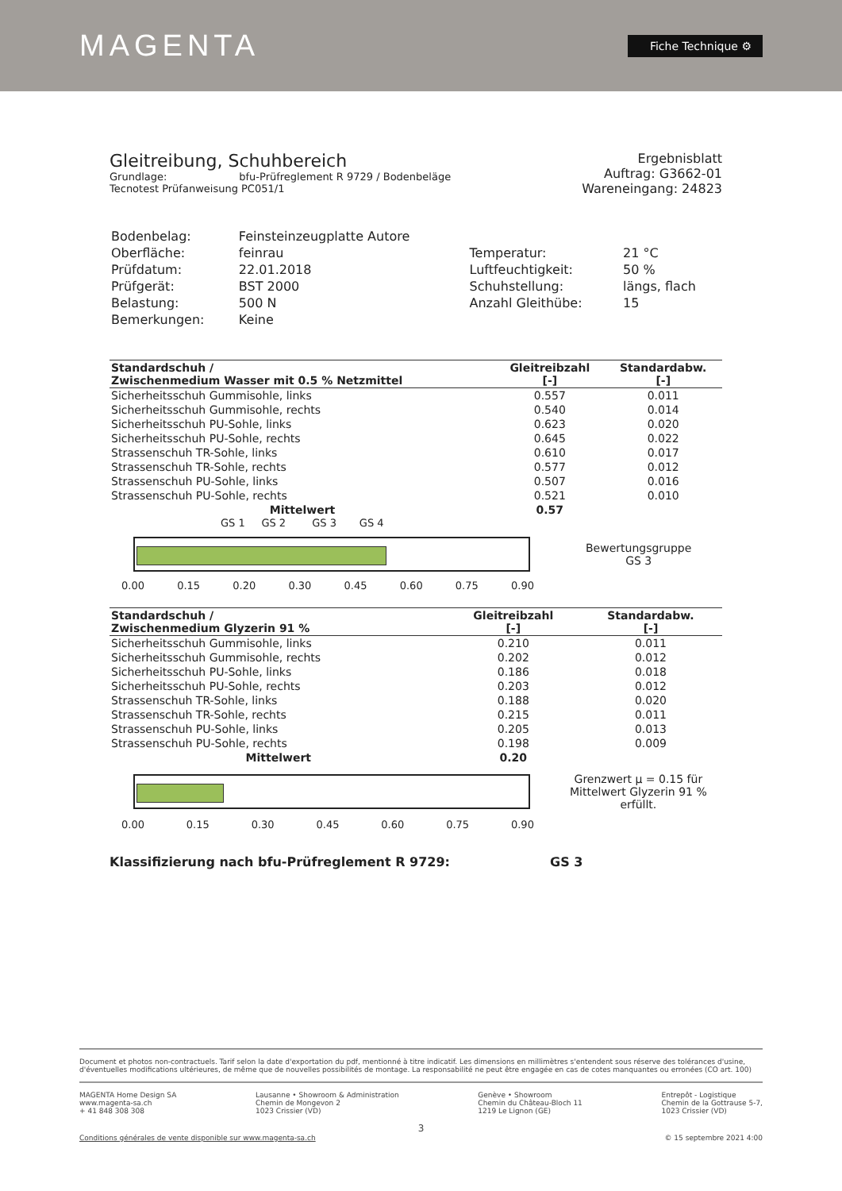MAGENTA
Fiche Technique ⚙
Gleitreibung, Schuhbereich
Grundlage: bfu-Prüfreglement R 9729 / Bodenbeläge
Tecnotest Prüfanweisung PC051/1
Ergebnisblatt
Auftrag: G3662-01
Wareneingang: 24823
| Bodenbelag: | Feinsteinzeugplatte Autore | | |
| Oberfläche: | feinrau | Temperatur: | 21 °C |
| Prüfdatum: | 22.01.2018 | Luftfeuchtigkeit: | 50 % |
| Prüfgerät: | BST 2000 | Schuhstellung: | längs, flach |
| Belastung: | 500 N | Anzahl Gleithübe: | 15 |
| Bemerkungen: | Keine | | |
| Standardschuh / Zwischenmedium Wasser mit 0.5 % Netzmittel | Gleitreibzahl [-] | Standardabw. [-] |
| --- | --- | --- |
| Sicherheitsschuh Gummisohle, links | 0.557 | 0.011 |
| Sicherheitsschuh Gummisohle, rechts | 0.540 | 0.014 |
| Sicherheitsschuh PU-Sohle, links | 0.623 | 0.020 |
| Sicherheitsschuh PU-Sohle, rechts | 0.645 | 0.022 |
| Strassenschuh TR-Sohle, links | 0.610 | 0.017 |
| Strassenschuh TR-Sohle, rechts | 0.577 | 0.012 |
| Strassenschuh PU-Sohle, links | 0.507 | 0.016 |
| Strassenschuh PU-Sohle, rechts | 0.521 | 0.010 |
| Mittelwert | 0.57 | |
GS 1 GS 2 GS 3 GS 4
Bewertungsgruppe
GS 3
0.00 0.15 0.20 0.30 0.45 0.60 0.75 0.90
| Standardschuh / Zwischenmedium Glyzerin 91 % | Gleitreibzahl [-] | Standardabw. [-] |
| --- | --- | --- |
| Sicherheitsschuh Gummisohle, links | 0.210 | 0.011 |
| Sicherheitsschuh Gummisohle, rechts | 0.202 | 0.012 |
| Sicherheitsschuh PU-Sohle, links | 0.186 | 0.018 |
| Sicherheitsschuh PU-Sohle, rechts | 0.203 | 0.012 |
| Strassenschuh TR-Sohle, links | 0.188 | 0.020 |
| Strassenschuh TR-Sohle, rechts | 0.215 | 0.011 |
| Strassenschuh PU-Sohle, links | 0.205 | 0.013 |
| Strassenschuh PU-Sohle, rechts | 0.198 | 0.009 |
| Mittelwert | 0.20 | |
Grenzwert μ = 0.15 für
Mittelwert Glyzerin 91 %
erfüllt.
0.00 0.15 0.30 0.45 0.60 0.75 0.90
Klassifizierung nach bfu-Prüfreglement R 9729: GS 3
Document et photos non-contractuels. Tarif selon la date d'exportation du pdf, mentionné à titre indicatif. Les dimensions en millimètres s'entendent sous réserve des tolérances d'usine, d'éventuelles modifications ultérieures, de même que de nouvelles possibilités de montage. La responsabilité ne peut être engagée en cas de cotes manquantes ou erronées (CO art. 100)
MAGENTA Home Design SA
www.magenta-sa.ch
+ 41 848 308 308
Lausanne • Showroom & Administration
Chemin de Mongevon 2
1023 Crissier (VD)
Genève • Showroom
Chemin du Château-Bloch 11
1219 Le Lignon (GE)
Entrepôt - Logistique
Chemin de la Gottrause 5-7,
1023 Crissier (VD)
3
Conditions générales de vente disponible sur www.magenta-sa.ch © 15 septembre 2021 4:00